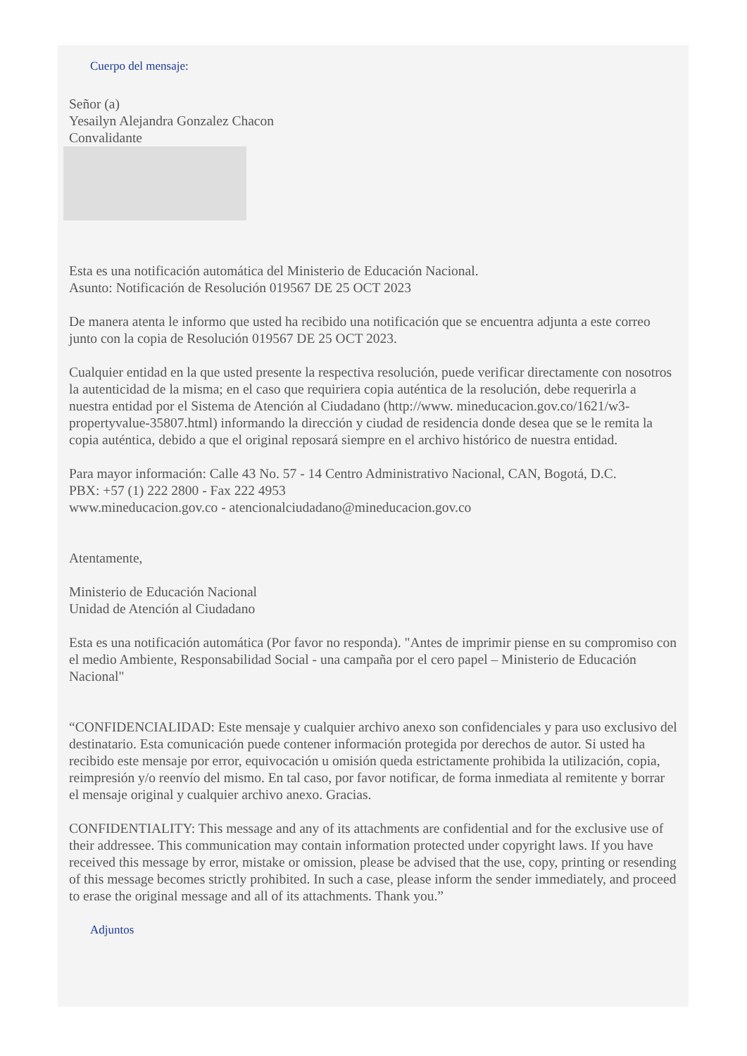Cuerpo del mensaje:
Señor (a)
Yesailyn Alejandra Gonzalez Chacon
Convalidante
Esta es una notificación automática del Ministerio de Educación Nacional.
Asunto: Notificación de Resolución 019567 DE 25 OCT 2023
De manera atenta le informo que usted ha recibido una notificación que se encuentra adjunta a este correo junto con la copia de Resolución 019567 DE 25 OCT 2023.
Cualquier entidad en la que usted presente la respectiva resolución, puede verificar directamente con nosotros la autenticidad de la misma; en el caso que requiriera copia auténtica de la resolución, debe requerirla a nuestra entidad por el Sistema de Atención al Ciudadano (http://www. mineducacion.gov.co/1621/w3-propertyvalue-35807.html) informando la dirección y ciudad de residencia donde desea que se le remita la copia auténtica, debido a que el original reposará siempre en el archivo histórico de nuestra entidad.
Para mayor información: Calle 43 No. 57 - 14 Centro Administrativo Nacional, CAN, Bogotá, D.C.
PBX: +57 (1) 222 2800 - Fax 222 4953
www.mineducacion.gov.co - atencionalciudadano@mineducacion.gov.co
Atentamente,
Ministerio de Educación Nacional
Unidad de Atención al Ciudadano
Esta es una notificación automática (Por favor no responda). "Antes de imprimir piense en su compromiso con el medio Ambiente, Responsabilidad Social - una campaña por el cero papel – Ministerio de Educación Nacional"
“CONFIDENCIALIDAD: Este mensaje y cualquier archivo anexo son confidenciales y para uso exclusivo del destinatario. Esta comunicación puede contener información protegida por derechos de autor. Si usted ha recibido este mensaje por error, equivocación u omisión queda estrictamente prohibida la utilización, copia, reimpresión y/o reenvío del mismo. En tal caso, por favor notificar, de forma inmediata al remitente y borrar el mensaje original y cualquier archivo anexo. Gracias.
CONFIDENTIALITY: This message and any of its attachments are confidential and for the exclusive use of their addressee. This communication may contain information protected under copyright laws. If you have received this message by error, mistake or omission, please be advised that the use, copy, printing or resending of this message becomes strictly prohibited. In such a case, please inform the sender immediately, and proceed to erase the original message and all of its attachments. Thank you.”
Adjuntos